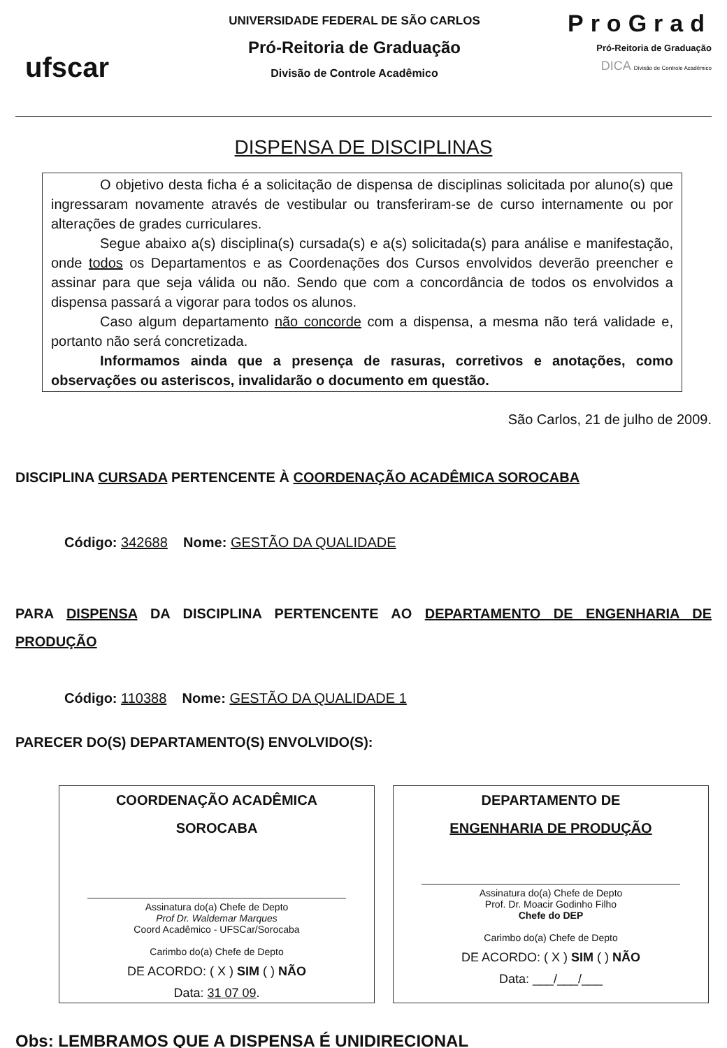ufscar
UNIVERSIDADE FEDERAL DE SÃO CARLOS
Pró-Reitoria de Graduação
Divisão de Controle Acadêmico
ProGrad
Pró-Reitoria de Graduação
DICA Divisão de Controle Acadêmico
DISPENSA DE DISCIPLINAS
O objetivo desta ficha é a solicitação de dispensa de disciplinas solicitada por aluno(s) que ingressaram novamente através de vestibular ou transferiram-se de curso internamente ou por alterações de grades curriculares.
Segue abaixo a(s) disciplina(s) cursada(s) e a(s) solicitada(s) para análise e manifestação, onde todos os Departamentos e as Coordenações dos Cursos envolvidos deverão preencher e assinar para que seja válida ou não. Sendo que com a concordância de todos os envolvidos a dispensa passará a vigorar para todos os alunos.
Caso algum departamento não concorde com a dispensa, a mesma não terá validade e, portanto não será concretizada.
Informamos ainda que a presença de rasuras, corretivos e anotações, como observações ou asteriscos, invalidarão o documento em questão.
São Carlos, 21 de julho de 2009.
DISCIPLINA CURSADA PERTENCENTE À COORDENAÇÃO ACADÊMICA SOROCABA
Código: 342688 Nome: GESTÃO DA QUALIDADE
PARA DISPENSA DA DISCIPLINA PERTENCENTE AO DEPARTAMENTO DE ENGENHARIA DE PRODUÇÃO
Código: 110388 Nome: GESTÃO DA QUALIDADE 1
PARECER DO(S) DEPARTAMENTO(S) ENVOLVIDO(S):
COORDENAÇÃO ACADÊMICA
SOROCABA
Assinatura do(a) Chefe de Depto
Prof Dr. Waldemar Marques
Coord Acadêmico - UFSCar/Sorocaba
Carimbo do(a) Chefe de Depto
DE ACORDO: ( X ) SIM ( ) NÃO
Data: 31 07 09.
DEPARTAMENTO DE
ENGENHARIA DE PRODUÇÃO
Assinatura do(a) Chefe de Depto
Prof. Dr. Moacir Godinho Filho
Chefe do DEP
Carimbo do(a) Chefe de Depto
DE ACORDO: ( X ) SIM ( ) NÃO
Data: ___/___/___
Obs: LEMBRAMOS QUE A DISPENSA É UNIDIRECIONAL